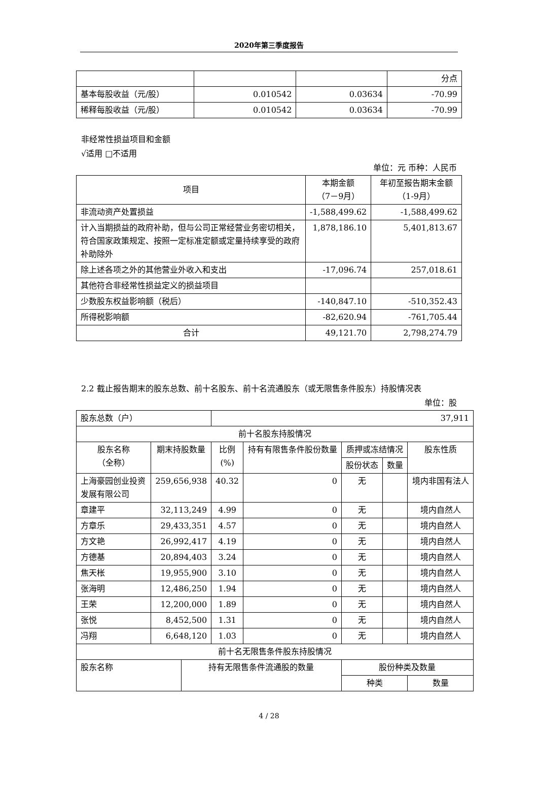2020年第三季度报告
| | | | 分点 |
| 基本每股收益（元/股） | 0.010542 | 0.03634 | -70.99 |
| 稀释每股收益（元/股） | 0.010542 | 0.03634 | -70.99 |
非经常性损益项目和金额
√适用 □不适用
单位：元 币种：人民币
| 项目 | 本期金额 （7－9月） | 年初至报告期末金额（1-9月） |
| --- | --- | --- |
| 非流动资产处置损益 | -1,588,499.62 | -1,588,499.62 |
| 计入当期损益的政府补助，但与公司正常经营业务密切相关，符合国家政策规定、按照一定标准定额或定量持续享受的政府补助除外 | 1,878,186.10 | 5,401,813.67 |
| 除上述各项之外的其他营业外收入和支出 | -17,096.74 | 257,018.61 |
| 其他符合非经常性损益定义的损益项目 | | |
| 少数股东权益影响额（税后） | -140,847.10 | -510,352.43 |
| 所得税影响额 | -82,620.94 | -761,705.44 |
| 合计 | 49,121.70 | 2,798,274.79 |
2.2 截止报告期末的股东总数、前十名股东、前十名流通股东（或无限售条件股东）持股情况表
单位：股
| 股东总数（户） | | | 37,911 | | | | | |
| 前十名股东持股情况 | | | | | | | | |
| 股东名称 （全称） | 期末持股数量 | | 比例 (%) | 持有有限售条件股份数量 | 质押或冻结情况 | | 股东性质 | |
| | | | | | 股份状态 | 数量 | | |
| 上海豪园创业投资发展有限公司 | 259,656,938 | | 40.32 | 0 | 无 | | 境内非国有法人 | |
| 章建平 | 32,113,249 | | 4.99 | 0 | 无 | | 境内自然人 | |
| 方章乐 | 29,433,351 | | 4.57 | 0 | 无 | | 境内自然人 | |
| 方文艳 | 26,992,417 | | 4.19 | 0 | 无 | | 境内自然人 | |
| 方德基 | 20,894,403 | | 3.24 | 0 | 无 | | 境内自然人 | |
| 焦天枨 | 19,955,900 | | 3.10 | 0 | 无 | | 境内自然人 | |
| 张海明 | 12,486,250 | | 1.94 | 0 | 无 | | 境内自然人 | |
| 王荣 | 12,200,000 | | 1.89 | 0 | 无 | | 境内自然人 | |
| 张悦 | 8,452,500 | | 1.31 | 0 | 无 | | 境内自然人 | |
| 冯翔 | 6,648,120 | | 1.03 | 0 | 无 | | 境内自然人 | |
| 前十名无限售条件股东持股情况 | | | | | | | | |
| 股东名称 | | 持有无限售条件流通股的数量 | | | 股份种类及数量 | | | |
| | | | | | 种类 | | | 数量 |
4 / 28